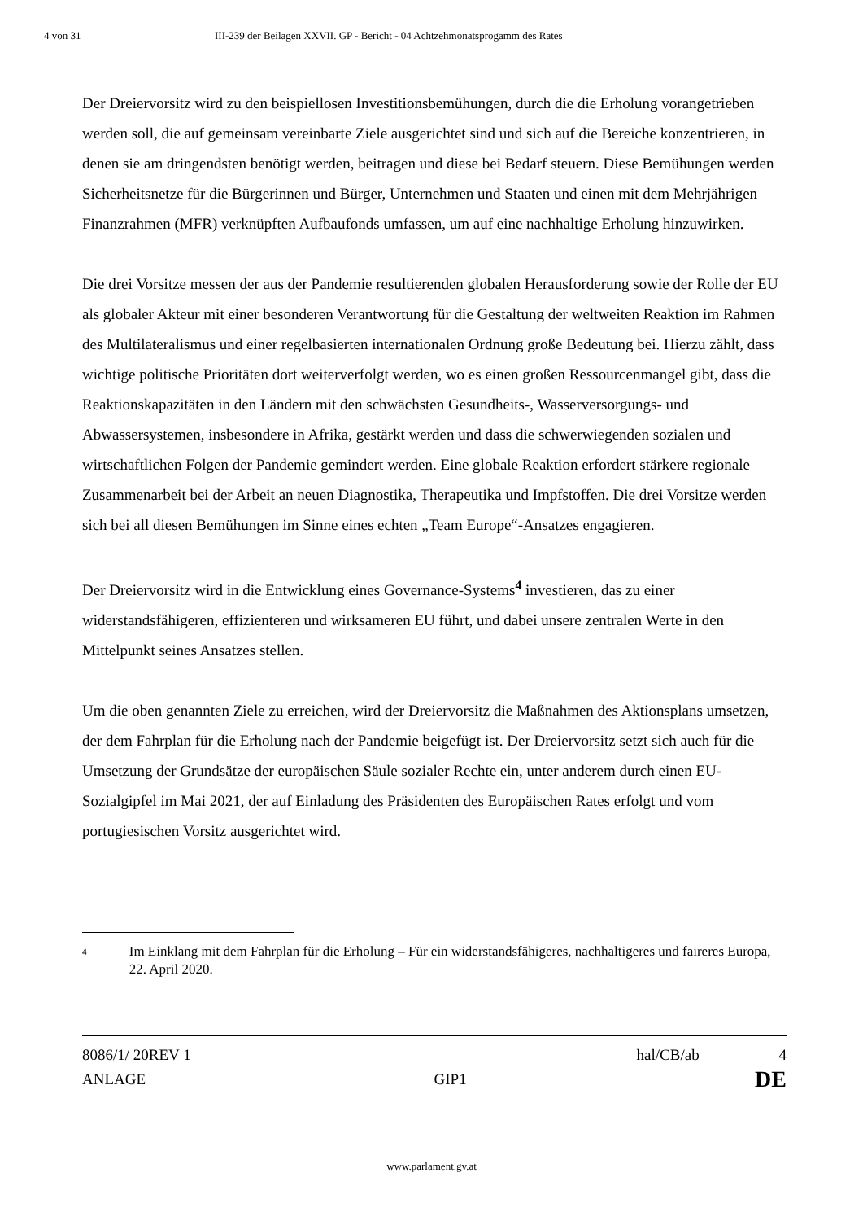4 von 31 III-239 der Beilagen XXVII. GP - Bericht - 04 Achtzehmonatsprogamm des Rates
Der Dreiervorsitz wird zu den beispiellosen Investitionsbemühungen, durch die die Erholung vorangetrieben werden soll, die auf gemeinsam vereinbarte Ziele ausgerichtet sind und sich auf die Bereiche konzentrieren, in denen sie am dringendsten benötigt werden, beitragen und diese bei Bedarf steuern. Diese Bemühungen werden Sicherheitsnetze für die Bürgerinnen und Bürger, Unternehmen und Staaten und einen mit dem Mehrjährigen Finanzrahmen (MFR) verknüpften Aufbaufonds umfassen, um auf eine nachhaltige Erholung hinzuwirken.
Die drei Vorsitze messen der aus der Pandemie resultierenden globalen Herausforderung sowie der Rolle der EU als globaler Akteur mit einer besonderen Verantwortung für die Gestaltung der weltweiten Reaktion im Rahmen des Multilateralismus und einer regelbasierten internationalen Ordnung große Bedeutung bei. Hierzu zählt, dass wichtige politische Prioritäten dort weiterverfolgt werden, wo es einen großen Ressourcenmangel gibt, dass die Reaktionskapazitäten in den Ländern mit den schwächsten Gesundheits-, Wasserversorgungs- und Abwassersystemen, insbesondere in Afrika, gestärkt werden und dass die schwerwiegenden sozialen und wirtschaftlichen Folgen der Pandemie gemindert werden. Eine globale Reaktion erfordert stärkere regionale Zusammenarbeit bei der Arbeit an neuen Diagnostika, Therapeutika und Impfstoffen. Die drei Vorsitze werden sich bei all diesen Bemühungen im Sinne eines echten „Team Europe“-Ansatzes engagieren.
Der Dreiervorsitz wird in die Entwicklung eines Governance-Systems<sup>4</sup> investieren, das zu einer widerstandsfähigeren, effizienteren und wirksameren EU führt, und dabei unsere zentralen Werte in den Mittelpunkt seines Ansatzes stellen.
Um die oben genannten Ziele zu erreichen, wird der Dreiervorsitz die Maßnahmen des Aktionsplans umsetzen, der dem Fahrplan für die Erholung nach der Pandemie beigefügt ist. Der Dreiervorsitz setzt sich auch für die Umsetzung der Grundsätze der europäischen Säule sozialer Rechte ein, unter anderem durch einen EU-Sozialgipfel im Mai 2021, der auf Einladung des Präsidenten des Europäischen Rates erfolgt und vom portugiesischen Vorsitz ausgerichtet wird.
4 Im Einklang mit dem Fahrplan für die Erholung – Für ein widerstandsfähigeres, nachhaltigeres und faireres Europa, 22. April 2020.
8086/1/ 20REV 1 hal/CB/ab 4
ANLAGE GIP1 DE
www.parlament.gv.at